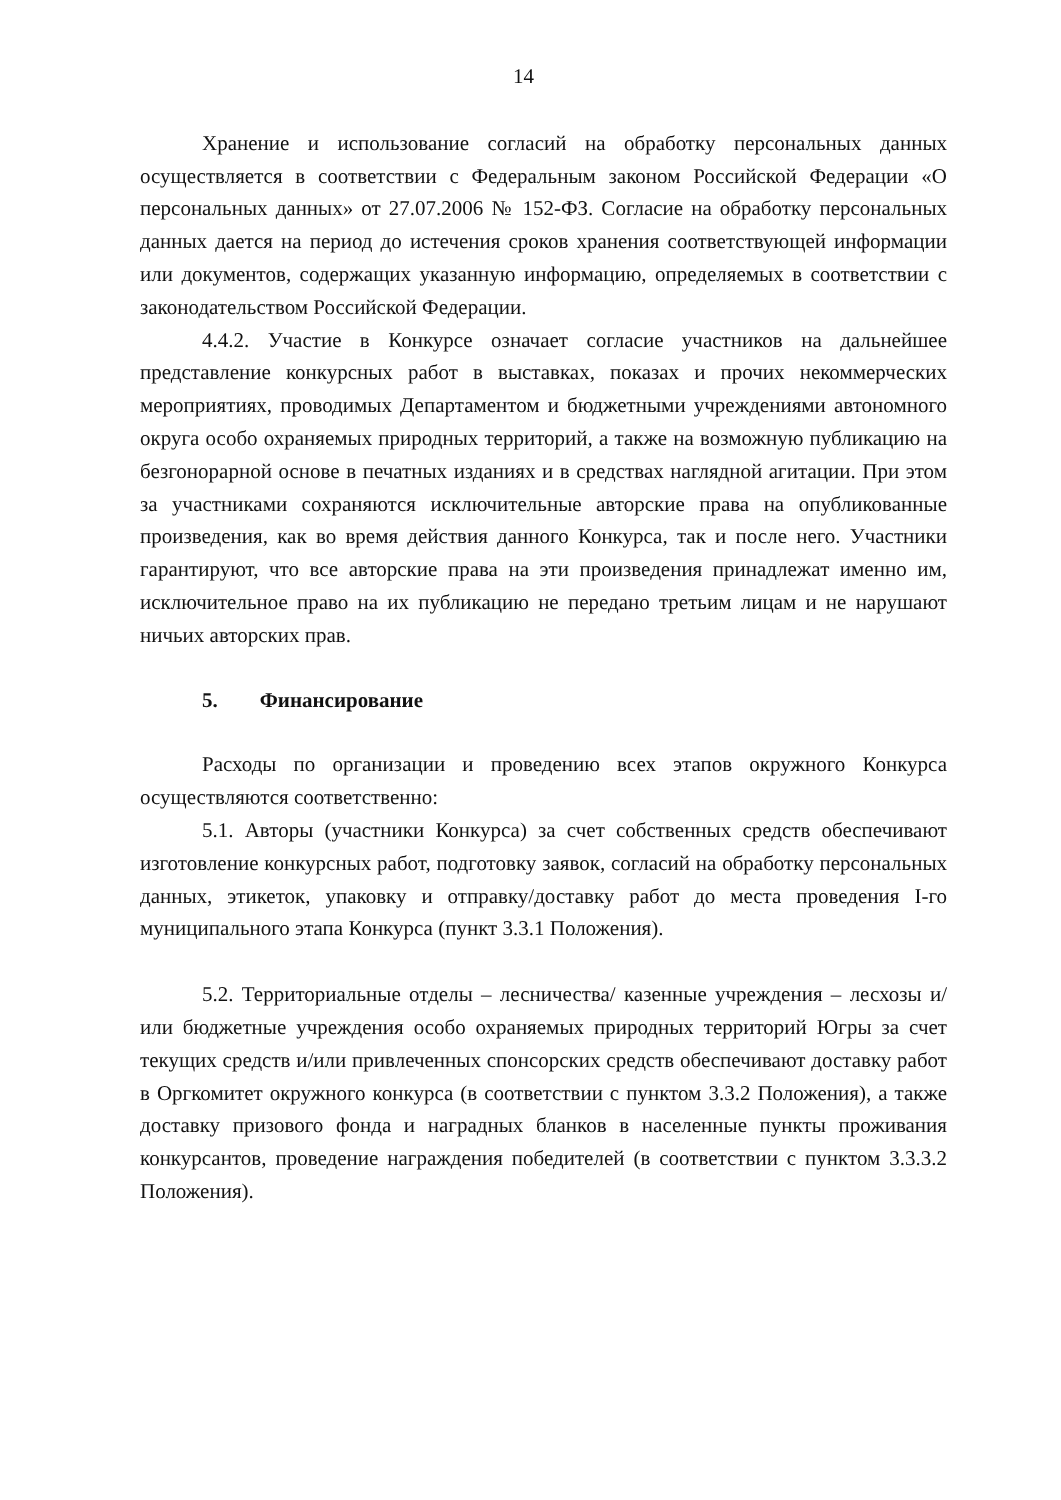14
Хранение и использование согласий на обработку персональных данных осуществляется в соответствии с Федеральным законом Российской Федерации «О персональных данных» от 27.07.2006 № 152-ФЗ. Согласие на обработку персональных данных дается на период до истечения сроков хранения соответствующей информации или документов, содержащих указанную информацию, определяемых в соответствии с законодательством Российской Федерации.
4.4.2. Участие в Конкурсе означает согласие участников на дальнейшее представление конкурсных работ в выставках, показах и прочих некоммерческих мероприятиях, проводимых Департаментом и бюджетными учреждениями автономного округа особо охраняемых природных территорий, а также на возможную публикацию на безгонорарной основе в печатных изданиях и в средствах наглядной агитации. При этом за участниками сохраняются исключительные авторские права на опубликованные произведения, как во время действия данного Конкурса, так и после него. Участники гарантируют, что все авторские права на эти произведения принадлежат именно им, исключительное право на их публикацию не передано третьим лицам и не нарушают ничьих авторских прав.
5. Финансирование
Расходы по организации и проведению всех этапов окружного Конкурса осуществляются соответственно:
5.1. Авторы (участники Конкурса) за счет собственных средств обеспечивают изготовление конкурсных работ, подготовку заявок, согласий на обработку персональных данных, этикеток, упаковку и отправку/доставку работ до места проведения I-го муниципального этапа Конкурса (пункт 3.3.1 Положения).
5.2. Территориальные отделы – лесничества/ казенные учреждения – лесхозы и/или бюджетные учреждения особо охраняемых природных территорий Югры за счет текущих средств и/или привлеченных спонсорских средств обеспечивают доставку работ в Оргкомитет окружного конкурса (в соответствии с пунктом 3.3.2 Положения), а также доставку призового фонда и наградных бланков в населенные пункты проживания конкурсантов, проведение награждения победителей (в соответствии с пунктом 3.3.3.2 Положения).